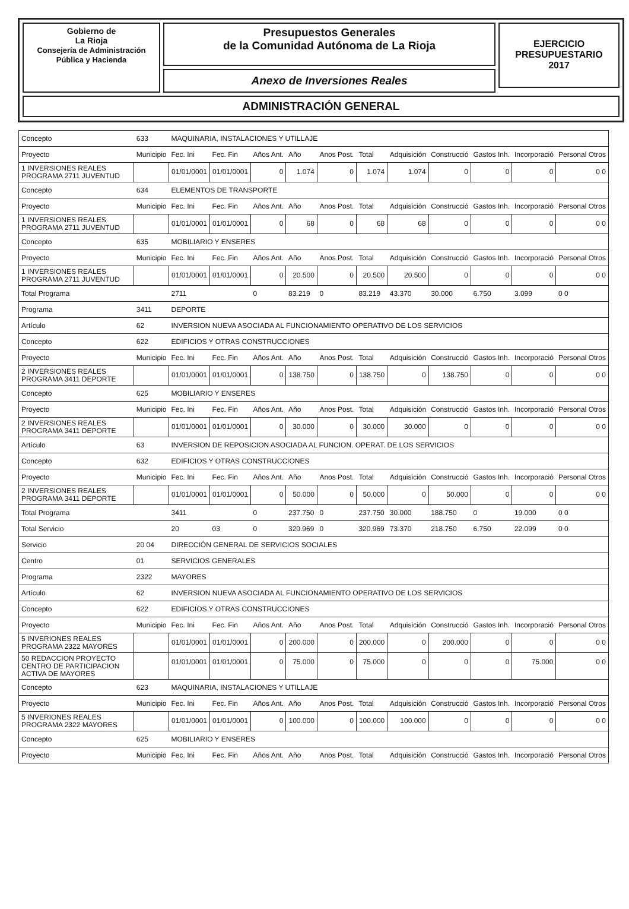Gobierno de
La Rioja
Consejería de Administración
Pública y Hacienda
Presupuestos Generales
de la Comunidad Autónoma de La Rioja
Anexo de Inversiones Reales
EJERCICIO
PRESUPUESTARIO
2017
ADMINISTRACIÓN GENERAL
| Concepto | 633 | MAQUINARIA, INSTALACIONES Y UTILLAJE | | | | | | | | | | |
| Proyecto | Municipio | Fec. Ini | Fec. Fin | Años Ant. | Año | Anos Post. | Total | Adquisición | Construcció | Gastos Inh. | Incorporació | Personal Otros |
| 1 INVERSIONES REALES PROGRAMA 2711 JUVENTUD | | 01/01/0001 | 01/01/0001 | 0 | 1.074 | 0 | 1.074 | 1.074 | 0 | 0 | 0 | 0 0 |
| Concepto | 634 | ELEMENTOS DE TRANSPORTE | | | | | | | | | | |
| Proyecto | Municipio | Fec. Ini | Fec. Fin | Años Ant. | Año | Anos Post. | Total | Adquisición | Construcció | Gastos Inh. | Incorporació | Personal Otros |
| 1 INVERSIONES REALES PROGRAMA 2711 JUVENTUD | | 01/01/0001 | 01/01/0001 | 0 | 68 | 0 | 68 | 68 | 0 | 0 | 0 | 0 0 |
| Concepto | 635 | MOBILIARIO Y ENSERES | | | | | | | | | | |
| Proyecto | Municipio | Fec. Ini | Fec. Fin | Años Ant. | Año | Anos Post. | Total | Adquisición | Construcció | Gastos Inh. | Incorporació | Personal Otros |
| 1 INVERSIONES REALES PROGRAMA 2711 JUVENTUD | | 01/01/0001 | 01/01/0001 | 0 | 20.500 | 0 | 20.500 | 20.500 | 0 | 0 | 0 | 0 0 |
| Total Programa | | 2711 | | 0 | 83.219 | 0 | 83.219 | 43.370 | 30.000 | 6.750 | 3.099 | 0 0 |
| Programa | 3411 | DEPORTE | | | | | | | | | | |
| Artículo | 62 | INVERSION NUEVA ASOCIADA AL FUNCIONAMIENTO OPERATIVO DE LOS SERVICIOS | | | | | | | | | | |
| Concepto | 622 | EDIFICIOS Y OTRAS CONSTRUCCIONES | | | | | | | | | | |
| Proyecto | Municipio | Fec. Ini | Fec. Fin | Años Ant. | Año | Anos Post. | Total | Adquisición | Construcció | Gastos Inh. | Incorporació | Personal Otros |
| 2 INVERSIONES REALES PROGRAMA 3411 DEPORTE | | 01/01/0001 | 01/01/0001 | 0 | 138.750 | 0 | 138.750 | 0 | 138.750 | 0 | 0 | 0 0 |
| Concepto | 625 | MOBILIARIO Y ENSERES | | | | | | | | | | |
| Proyecto | Municipio | Fec. Ini | Fec. Fin | Años Ant. | Año | Anos Post. | Total | Adquisición | Construcció | Gastos Inh. | Incorporació | Personal Otros |
| 2 INVERSIONES REALES PROGRAMA 3411 DEPORTE | | 01/01/0001 | 01/01/0001 | 0 | 30.000 | 0 | 30.000 | 30.000 | 0 | 0 | 0 | 0 0 |
| Artículo | 63 | INVERSION DE REPOSICION ASOCIADA AL FUNCION. OPERAT. DE LOS SERVICIOS | | | | | | | | | | |
| Concepto | 632 | EDIFICIOS Y OTRAS CONSTRUCCIONES | | | | | | | | | | |
| Proyecto | Municipio | Fec. Ini | Fec. Fin | Años Ant. | Año | Anos Post. | Total | Adquisición | Construcció | Gastos Inh. | Incorporació | Personal Otros |
| 2 INVERSIONES REALES PROGRAMA 3411 DEPORTE | | 01/01/0001 | 01/01/0001 | 0 | 50.000 | 0 | 50.000 | 0 | 50.000 | 0 | 0 | 0 0 |
| Total Programa | | 3411 | | 0 | 237.750 | 0 | 237.750 | 30.000 | 188.750 | 0 | 19.000 | 0 0 |
| Total Servicio | | 20 | 03 | 0 | 320.969 | 0 | 320.969 | 73.370 | 218.750 | 6.750 | 22.099 | 0 0 |
| Servicio | 20 04 | DIRECCIÓN GENERAL DE SERVICIOS SOCIALES | | | | | | | | | | |
| Centro | 01 | SERVICIOS GENERALES | | | | | | | | | | |
| Programa | 2322 | MAYORES | | | | | | | | | | |
| Artículo | 62 | INVERSION NUEVA ASOCIADA AL FUNCIONAMIENTO OPERATIVO DE LOS SERVICIOS | | | | | | | | | | |
| Concepto | 622 | EDIFICIOS Y OTRAS CONSTRUCCIONES | | | | | | | | | | |
| Proyecto | Municipio | Fec. Ini | Fec. Fin | Años Ant. | Año | Anos Post. | Total | Adquisición | Construcció | Gastos Inh. | Incorporació | Personal Otros |
| 5 INVERIONES REALES PROGRAMA 2322 MAYORES | | 01/01/0001 | 01/01/0001 | 0 | 200.000 | 0 | 200.000 | 0 | 200.000 | 0 | 0 | 0 0 |
| 50 REDACCION PROYECTO CENTRO DE PARTICIPACION ACTIVA DE MAYORES | | 01/01/0001 | 01/01/0001 | 0 | 75.000 | 0 | 75.000 | 0 | 0 | 0 | 75.000 | 0 0 |
| Concepto | 623 | MAQUINARIA, INSTALACIONES Y UTILLAJE | | | | | | | | | | |
| Proyecto | Municipio | Fec. Ini | Fec. Fin | Años Ant. | Año | Anos Post. | Total | Adquisición | Construcció | Gastos Inh. | Incorporació | Personal Otros |
| 5 INVERIONES REALES PROGRAMA 2322 MAYORES | | 01/01/0001 | 01/01/0001 | 0 | 100.000 | 0 | 100.000 | 100.000 | 0 | 0 | 0 | 0 0 |
| Concepto | 625 | MOBILIARIO Y ENSERES | | | | | | | | | | |
| Proyecto | Municipio | Fec. Ini | Fec. Fin | Años Ant. | Año | Anos Post. | Total | Adquisición | Construcció | Gastos Inh. | Incorporació | Personal Otros |